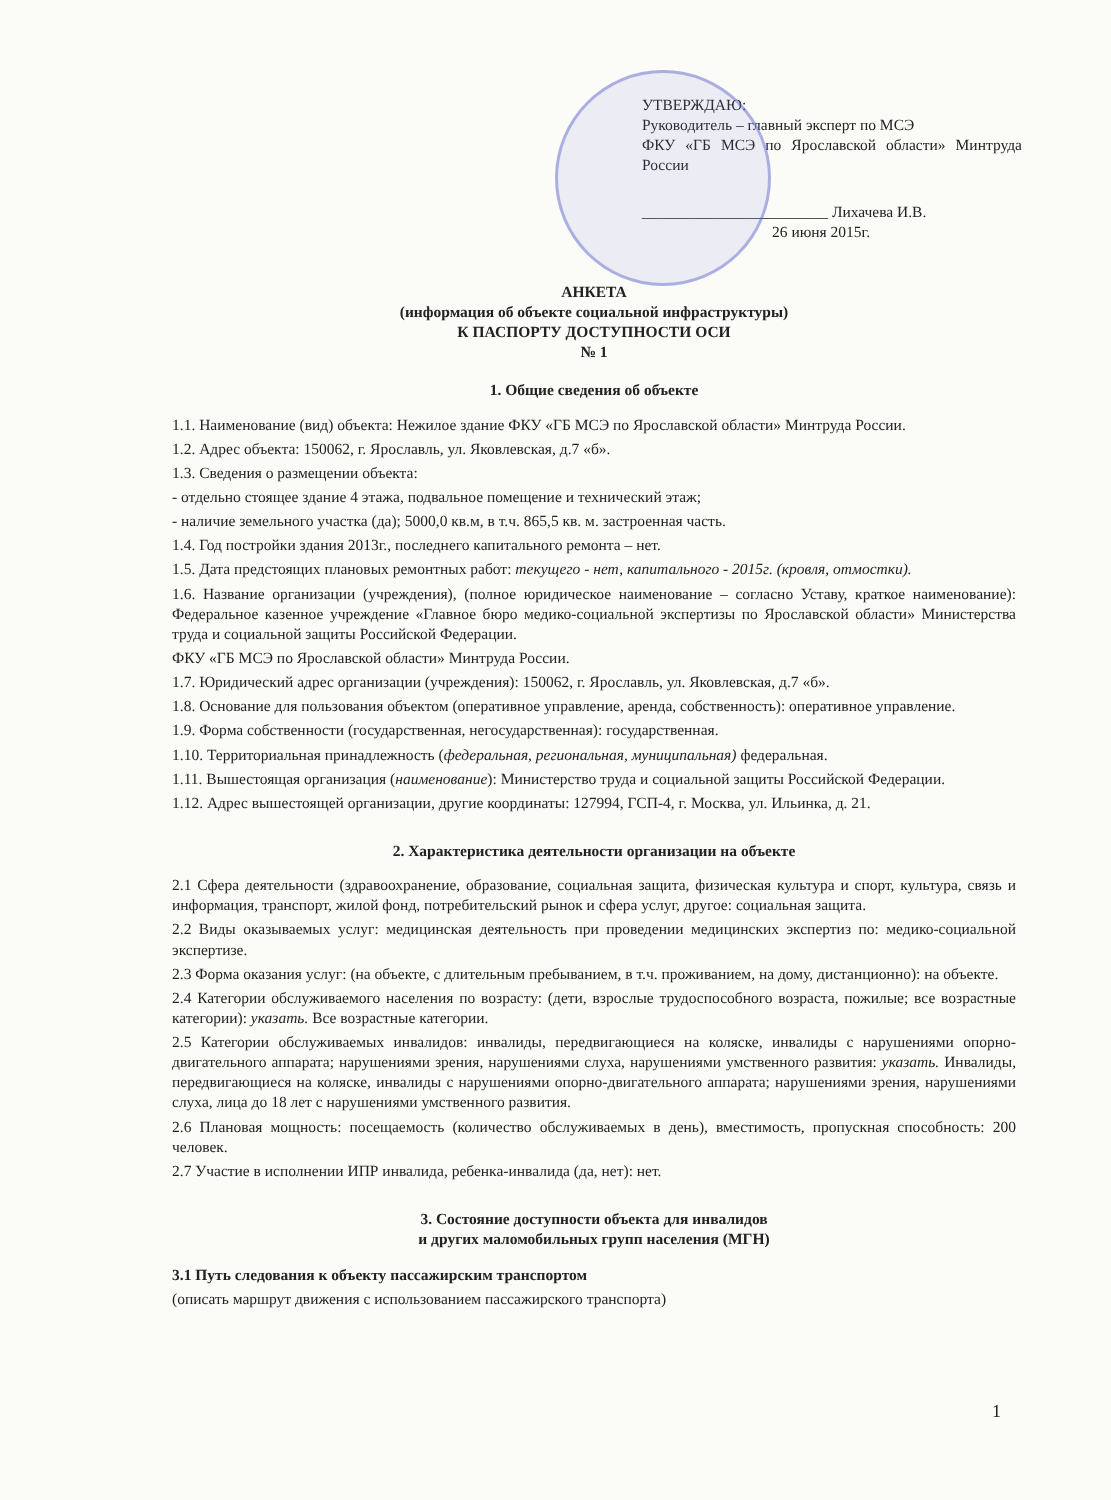УТВЕРЖДАЮ:
Руководитель – главный эксперт по МСЭ
ФКУ «ГБ МСЭ по Ярославской области» Минтруда России
________________________ Лихачева И.В.
26 июня 2015г.
АНКЕТА
(информация об объекте социальной инфраструктуры)
К ПАСПОРТУ ДОСТУПНОСТИ ОСИ
№ 1
1. Общие сведения об объекте
1.1. Наименование (вид) объекта: Нежилое здание ФКУ «ГБ МСЭ по Ярославской области» Минтруда России.
1.2. Адрес объекта: 150062, г. Ярославль, ул. Яковлевская, д.7 «б».
1.3. Сведения о размещении объекта:
- отдельно стоящее здание 4 этажа, подвальное помещение и технический этаж;
- наличие земельного участка (да); 5000,0 кв.м, в т.ч. 865,5 кв. м. застроенная часть.
1.4. Год постройки здания 2013г., последнего капитального ремонта – нет.
1.5. Дата предстоящих плановых ремонтных работ: текущего - нет, капитального - 2015г. (кровля, отмостки).
1.6. Название организации (учреждения), (полное юридическое наименование – согласно Уставу, краткое наименование): Федеральное казенное учреждение «Главное бюро медико-социальной экспертизы по Ярославской области» Министерства труда и социальной защиты Российской Федерации.
ФКУ «ГБ МСЭ по Ярославской области» Минтруда России.
1.7. Юридический адрес организации (учреждения): 150062, г. Ярославль, ул. Яковлевская, д.7 «б».
1.8. Основание для пользования объектом (оперативное управление, аренда, собственность): оперативное управление.
1.9. Форма собственности (государственная, негосударственная): государственная.
1.10. Территориальная принадлежность (федеральная, региональная, муниципальная) федеральная.
1.11. Вышестоящая организация (наименование): Министерство труда и социальной защиты Российской Федерации.
1.12. Адрес вышестоящей организации, другие координаты: 127994, ГСП-4, г. Москва, ул. Ильинка, д. 21.
2. Характеристика деятельности организации на объекте
2.1 Сфера деятельности (здравоохранение, образование, социальная защита, физическая культура и спорт, культура, связь и информация, транспорт, жилой фонд, потребительский рынок и сфера услуг, другое: социальная защита.
2.2 Виды оказываемых услуг: медицинская деятельность при проведении медицинских экспертиз по: медико-социальной экспертизе.
2.3 Форма оказания услуг: (на объекте, с длительным пребыванием, в т.ч. проживанием, на дому, дистанционно): на объекте.
2.4 Категории обслуживаемого населения по возрасту: (дети, взрослые трудоспособного возраста, пожилые; все возрастные категории): указать. Все возрастные категории.
2.5 Категории обслуживаемых инвалидов: инвалиды, передвигающиеся на коляске, инвалиды с нарушениями опорно-двигательного аппарата; нарушениями зрения, нарушениями слуха, нарушениями умственного развития: указать. Инвалиды, передвигающиеся на коляске, инвалиды с нарушениями опорно-двигательного аппарата; нарушениями зрения, нарушениями слуха, лица до 18 лет с нарушениями умственного развития.
2.6 Плановая мощность: посещаемость (количество обслуживаемых в день), вместимость, пропускная способность: 200 человек.
2.7 Участие в исполнении ИПР инвалида, ребенка-инвалида (да, нет): нет.
3. Состояние доступности объекта для инвалидов
и других маломобильных групп населения (МГН)
3.1 Путь следования к объекту пассажирским транспортом
(описать маршрут движения с использованием пассажирского транспорта)
1